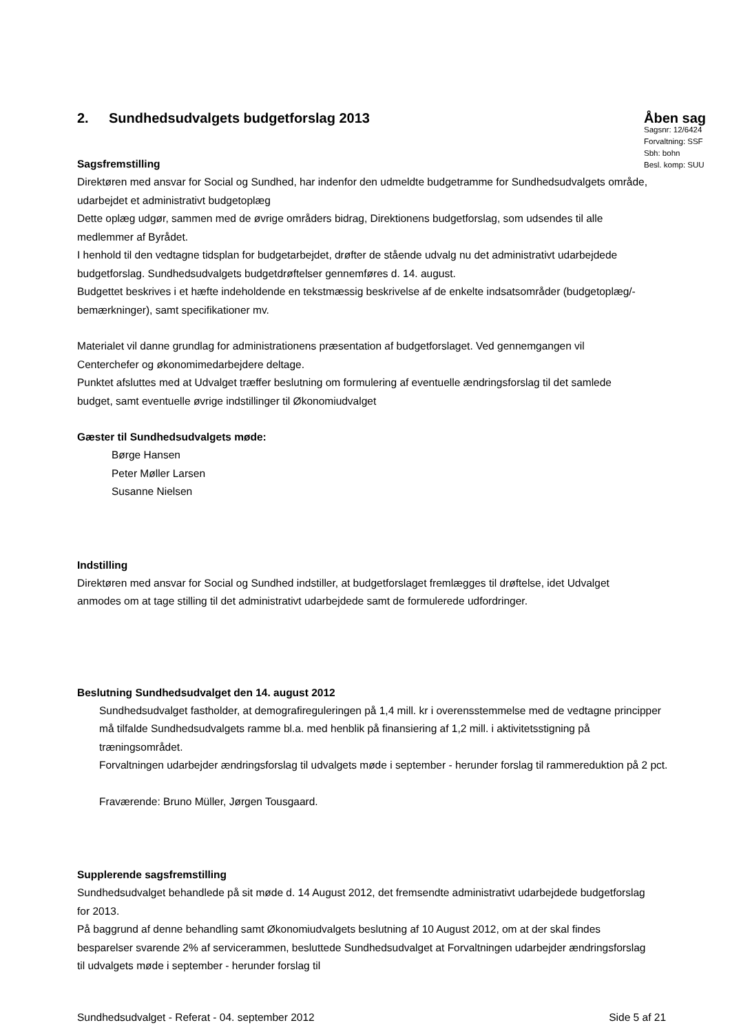2. Sundhedsudvalgets budgetforslag 2013
Sagsfremstilling
Åben sag
Sagsnr: 12/6424
Forvaltning: SSF
Sbh: bohn
Besl. komp: SUU
Direktøren med ansvar for Social og Sundhed, har indenfor den udmeldte budgetramme for Sundhedsudvalgets område, udarbejdet et administrativt budgetoplæg
Dette oplæg udgør, sammen med de øvrige områders bidrag, Direktionens budgetforslag, som udsendes til alle medlemmer af Byrådet.
I henhold til den vedtagne tidsplan for budgetarbejdet, drøfter de stående udvalg nu det administrativt udarbejdede budgetforslag. Sundhedsudvalgets budgetdrøftelser gennemføres d. 14. august.
Budgettet beskrives i et hæfte indeholdende en tekstmæssig beskrivelse af de enkelte indsatsområder (budgetoplæg/-bemærkninger), samt specifikationer mv.
Materialet vil danne grundlag for administrationens præsentation af budgetforslaget. Ved gennemgangen vil Centerchefer og økonomimedarbejdere deltage.
Punktet afsluttes med at Udvalget træffer beslutning om formulering af eventuelle ændringsforslag til det samlede budget, samt eventuelle øvrige indstillinger til Økonomiudvalget
Gæster til Sundhedsudvalgets møde:
Børge Hansen
Peter Møller Larsen
Susanne Nielsen
Indstilling
Direktøren med ansvar for Social og Sundhed indstiller, at budgetforslaget fremlægges til drøftelse, idet Udvalget anmodes om at tage stilling til det administrativt udarbejdede samt de formulerede udfordringer.
Beslutning Sundhedsudvalget den 14. august 2012
Sundhedsudvalget fastholder, at demografireguleringen på 1,4 mill. kr i overensstemmelse med de vedtagne principper må tilfalde Sundhedsudvalgets ramme bl.a. med henblik på finansiering af 1,2 mill. i aktivitetsstigning på træningsområdet.
Forvaltningen udarbejder ændringsforslag til udvalgets møde i september - herunder forslag til rammereduktion på 2 pct.
Fraværende: Bruno Müller, Jørgen Tousgaard.
Supplerende sagsfremstilling
Sundhedsudvalget behandlede på sit møde d. 14 August 2012, det fremsendte administrativt udarbejdede budgetforslag for 2013.
På baggrund af denne behandling samt Økonomiudvalgets beslutning af 10 August 2012, om at der skal findes besparelser svarende 2% af servicerammen, besluttede Sundhedsudvalget at Forvaltningen udarbejder ændringsforslag til udvalgets møde i september - herunder forslag til
Sundhedsudvalget - Referat - 04. september 2012 Side 5 af 21